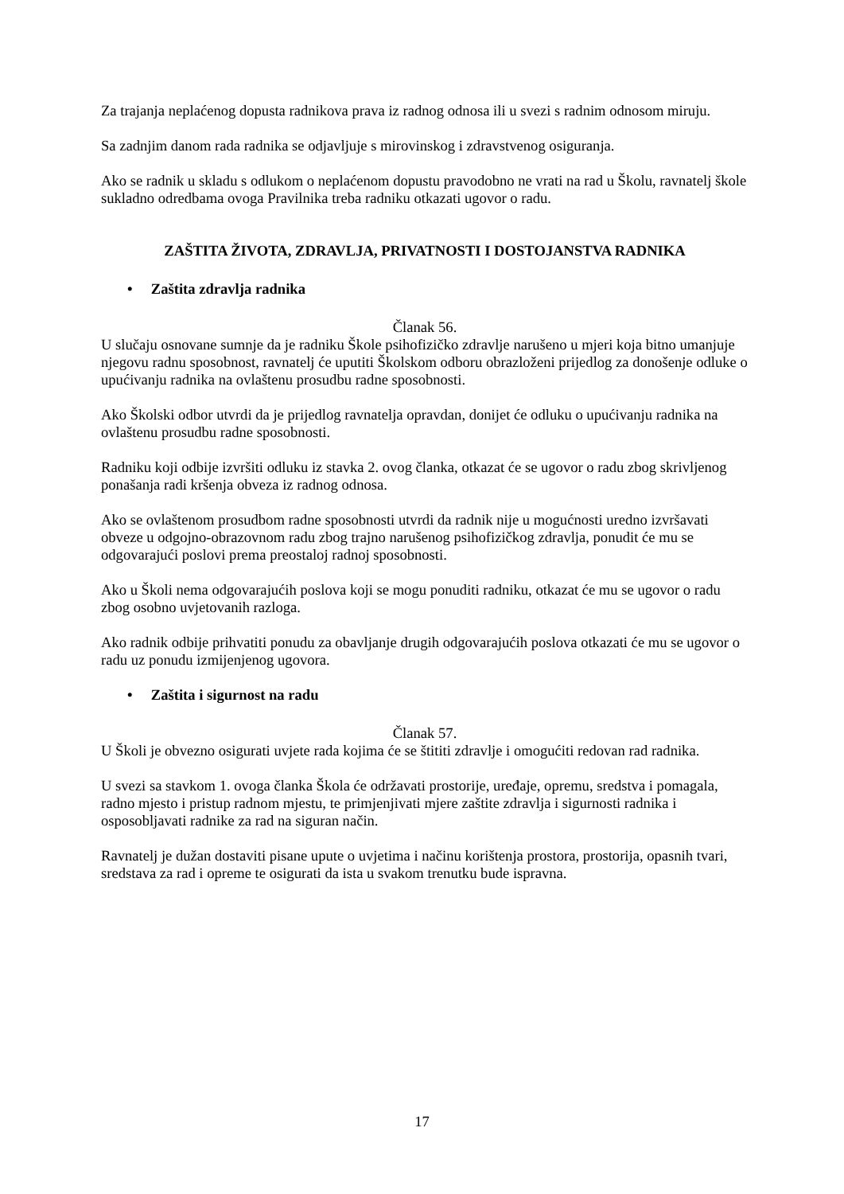Za trajanja neplaćenog dopusta radnikova prava iz radnog odnosa ili u svezi s radnim odnosom miruju.
Sa zadnjim danom rada radnika se odjavljuje s mirovinskog i zdravstvenog osiguranja.
Ako se radnik u skladu s odlukom o neplaćenom dopustu pravodobno ne vrati na rad u Školu, ravnatelj škole sukladno odredbama ovoga Pravilnika treba radniku otkazati ugovor o radu.
ZAŠTITA ŽIVOTA, ZDRAVLJA, PRIVATNOSTI I DOSTOJANSTVA RADNIKA
• Zaštita zdravlja radnika
Članak 56.
U slučaju osnovane sumnje da je radniku Škole psihofizičko zdravlje narušeno u mjeri koja bitno umanjuje njegovu radnu sposobnost, ravnatelj će uputiti Školskom odboru obrazloženi prijedlog za donošenje odluke o upućivanju radnika na ovlaštenu prosudbu radne sposobnosti.
Ako Školski odbor utvrdi da je prijedlog ravnatelja opravdan, donijet će odluku o upućivanju radnika na ovlaštenu prosudbu radne sposobnosti.
Radniku koji odbije izvršiti odluku iz stavka 2. ovog članka, otkazat će se ugovor o radu zbog skrivljenog ponašanja radi kršenja obveza iz radnog odnosa.
Ako se ovlaštenom prosudbom radne sposobnosti utvrdi da radnik nije u mogućnosti uredno izvršavati obveze u odgojno-obrazovnom radu zbog trajno narušenog psihofizičkog zdravlja, ponudit će mu se odgovarajući poslovi prema preostaloj radnoj sposobnosti.
Ako u Školi nema odgovarajućih poslova koji se mogu ponuditi radniku, otkazat će mu se ugovor o radu zbog osobno uvjetovanih razloga.
Ako radnik odbije prihvatiti ponudu za obavljanje drugih odgovarajućih poslova otkazati će mu se ugovor o radu uz ponudu izmijenjenog ugovora.
• Zaštita i sigurnost na radu
Članak 57.
U Školi je obvezno osigurati uvjete rada kojima će se štititi zdravlje i omogućiti redovan rad radnika.
U svezi sa stavkom 1. ovoga članka Škola će održavati prostorije, uređaje, opremu, sredstva i pomagala, radno mjesto i pristup radnom mjestu, te primjenjivati mjere zaštite zdravlja i sigurnosti radnika i osposobljavati radnike za rad na siguran način.
Ravnatelj je dužan dostaviti pisane upute o uvjetima i načinu korištenja prostora, prostorija, opasnih tvari, sredstava za rad i opreme te osigurati da ista u svakom trenutku bude ispravna.
17